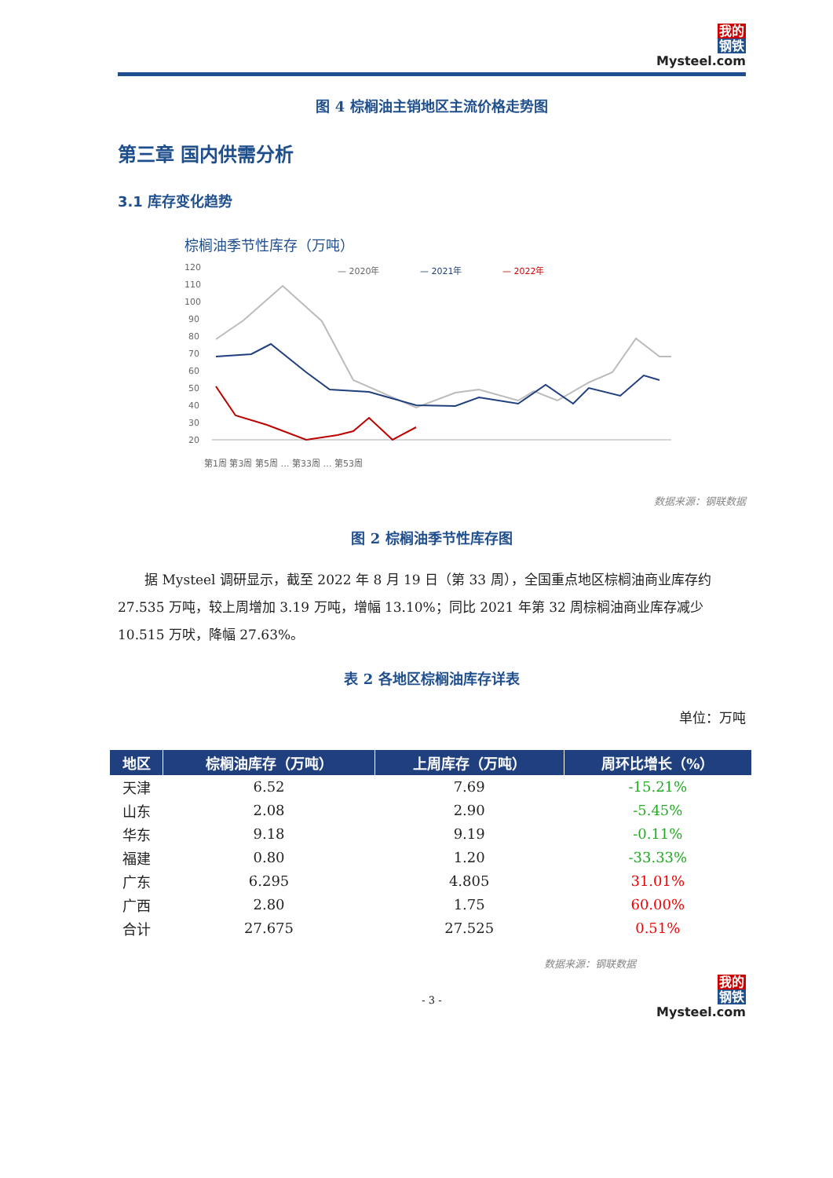我的
钢铁
Mysteel.com
图 4 棕榈油主销地区主流价格走势图
第三章 国内供需分析
3.1 库存变化趋势
棕榈油季节性库存（万吨）
— 2020年
— 2021年
— 2022年
120
110
100
90
80
70
60
50
40
30
20
第1周 第3周 第5周 … 第33周 … 第53周
数据来源：钢联数据
图 2 棕榈油季节性库存图
据 Mysteel 调研显示，截至 2022 年 8 月 19 日（第 33 周），全国重点地区棕榈油商业库存约 27.535 万吨，较上周增加 3.19 万吨，增幅 13.10%；同比 2021 年第 32 周棕榈油商业库存减少 10.515 万吠，降幅 27.63%。
表 2 各地区棕榈油库存详表
单位：万吨
| 地区 | 棕榈油库存（万吨） | 上周库存（万吨） | 周环比增长（%） |
| --- | --- | --- | --- |
| 天津 | 6.52 | 7.69 | -15.21% |
| 山东 | 2.08 | 2.90 | -5.45% |
| 华东 | 9.18 | 9.19 | -0.11% |
| 福建 | 0.80 | 1.20 | -33.33% |
| 广东 | 6.295 | 4.805 | 31.01% |
| 广西 | 2.80 | 1.75 | 60.00% |
| 合计 | 27.675 | 27.525 | 0.51% |
数据来源：钢联数据
- 3 -
我的
钢铁
Mysteel.com